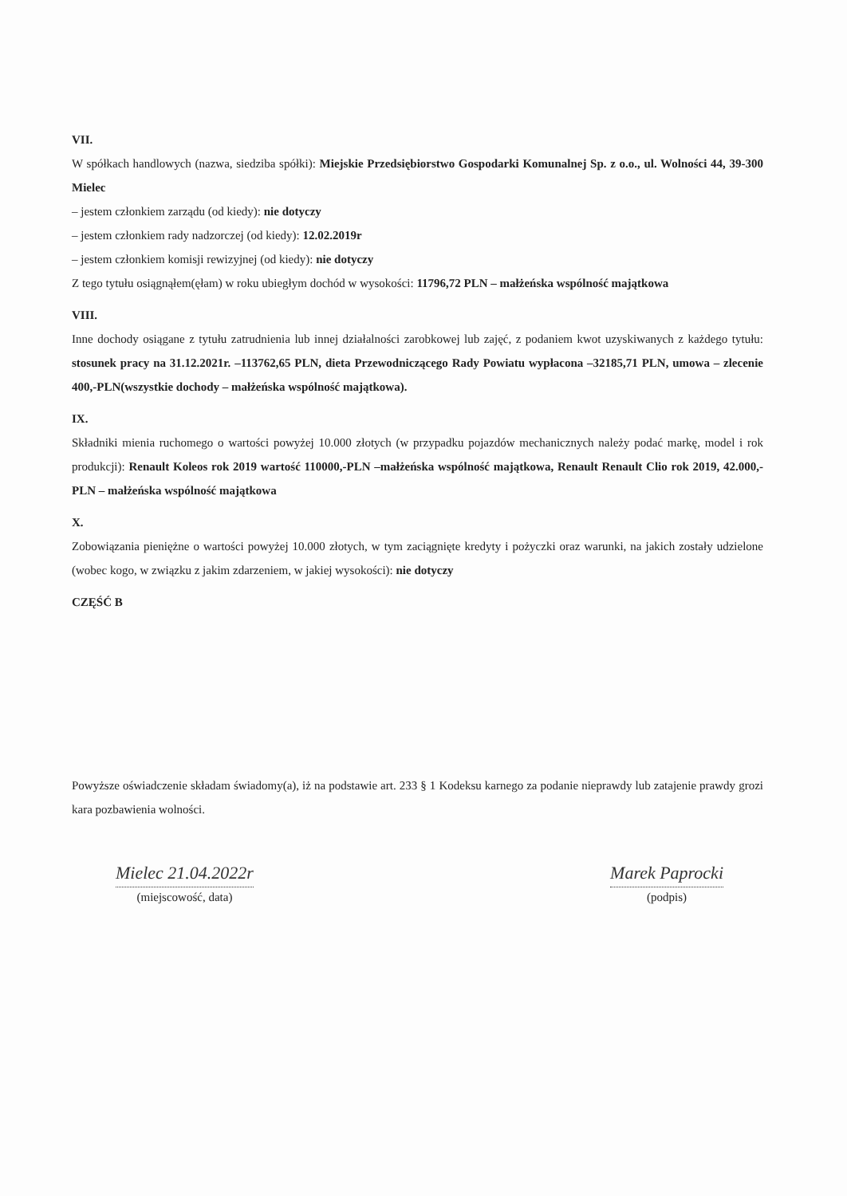VII.
W spółkach handlowych (nazwa, siedziba spółki): Miejskie Przedsiębiorstwo Gospodarki Komunalnej Sp. z o.o., ul. Wolności 44, 39-300 Mielec
– jestem członkiem zarządu (od kiedy): nie dotyczy
– jestem członkiem rady nadzorczej (od kiedy): 12.02.2019r
– jestem członkiem komisji rewizyjnej (od kiedy): nie dotyczy
Z tego tytułu osiągnąłem(ęłam) w roku ubiegłym dochód w wysokości: 11796,72 PLN – małżeńska wspólność majątkowa
VIII.
Inne dochody osiągane z tytułu zatrudnienia lub innej działalności zarobkowej lub zajęć, z podaniem kwot uzyskiwanych z każdego tytułu: stosunek pracy na 31.12.2021r. –113762,65 PLN, dieta Przewodniczącego Rady Powiatu wypłacona –32185,71 PLN, umowa – zlecenie 400,-PLN(wszystkie dochody – małżeńska wspólność majątkowa).
IX.
Składniki mienia ruchomego o wartości powyżej 10.000 złotych (w przypadku pojazdów mechanicznych należy podać markę, model i rok produkcji): Renault Koleos rok 2019 wartość 110000,-PLN –małżeńska wspólność majątkowa, Renault Renault Clio rok 2019, 42.000,-PLN – małżeńska wspólność majątkowa
X.
Zobowiązania pieniężne o wartości powyżej 10.000 złotych, w tym zaciągnięte kredyty i pożyczki oraz warunki, na jakich zostały udzielone (wobec kogo, w związku z jakim zdarzeniem, w jakiej wysokości): nie dotyczy
CZĘŚĆ B
Powyższe oświadczenie składam świadomy(a), iż na podstawie art. 233 § 1 Kodeksu karnego za podanie nieprawdy lub zatajenie prawdy grozi kara pozbawienia wolności.
Mielec 21.04.2022r
(miejscowość, data)
Marek Paprocki
(podpis)